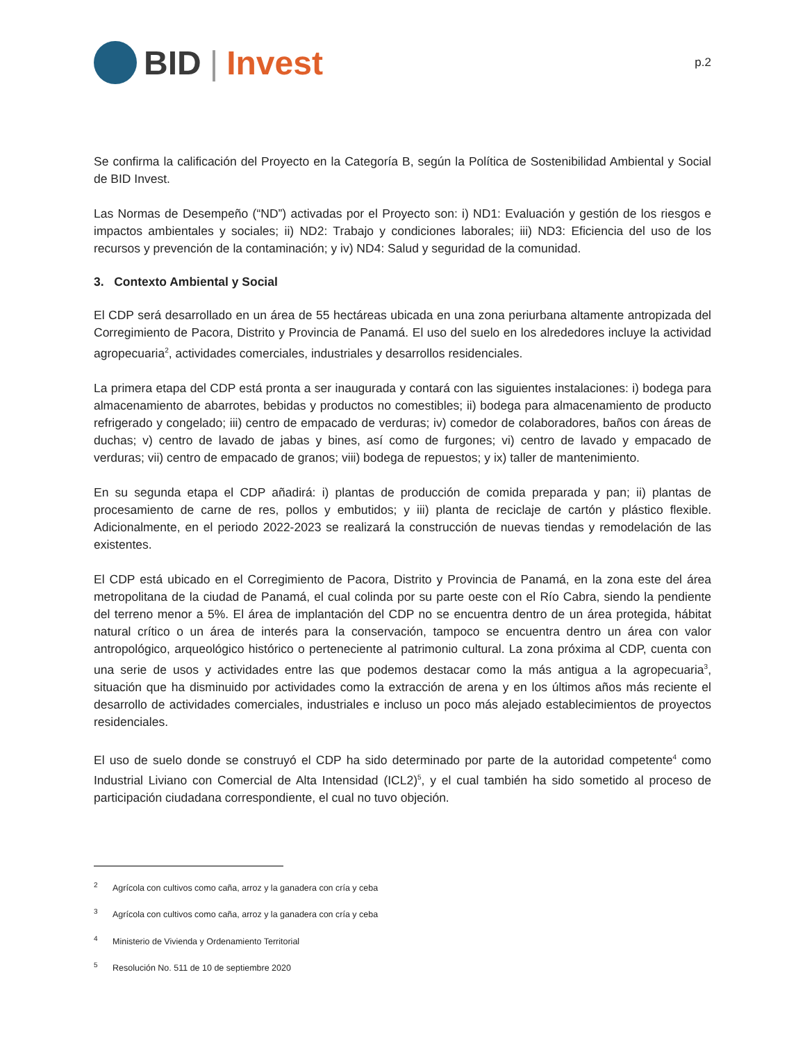BID | Invest
p.2
Se confirma la calificación del Proyecto en la Categoría B, según la Política de Sostenibilidad Ambiental y Social de BID Invest.
Las Normas de Desempeño (“ND”) activadas por el Proyecto son: i) ND1: Evaluación y gestión de los riesgos e impactos ambientales y sociales; ii) ND2: Trabajo y condiciones laborales; iii) ND3: Eficiencia del uso de los recursos y prevención de la contaminación; y iv) ND4: Salud y seguridad de la comunidad.
3. Contexto Ambiental y Social
El CDP será desarrollado en un área de 55 hectáreas ubicada en una zona periurbana altamente antropizada del Corregimiento de Pacora, Distrito y Provincia de Panamá. El uso del suelo en los alrededores incluye la actividad agropecuaria<sup>2</sup>, actividades comerciales, industriales y desarrollos residenciales.
La primera etapa del CDP está pronta a ser inaugurada y contará con las siguientes instalaciones: i) bodega para almacenamiento de abarrotes, bebidas y productos no comestibles; ii) bodega para almacenamiento de producto refrigerado y congelado; iii) centro de empacado de verduras; iv) comedor de colaboradores, baños con áreas de duchas; v) centro de lavado de jabas y bines, así como de furgones; vi) centro de lavado y empacado de verduras; vii) centro de empacado de granos; viii) bodega de repuestos; y ix) taller de mantenimiento.
En su segunda etapa el CDP añadirá: i) plantas de producción de comida preparada y pan; ii) plantas de procesamiento de carne de res, pollos y embutidos; y iii) planta de reciclaje de cartón y plástico flexible. Adicionalmente, en el periodo 2022-2023 se realizará la construcción de nuevas tiendas y remodelación de las existentes.
El CDP está ubicado en el Corregimiento de Pacora, Distrito y Provincia de Panamá, en la zona este del área metropolitana de la ciudad de Panamá, el cual colinda por su parte oeste con el Río Cabra, siendo la pendiente del terreno menor a 5%. El área de implantación del CDP no se encuentra dentro de un área protegida, hábitat natural crítico o un área de interés para la conservación, tampoco se encuentra dentro un área con valor antropológico, arqueológico histórico o perteneciente al patrimonio cultural. La zona próxima al CDP, cuenta con una serie de usos y actividades entre las que podemos destacar como la más antigua a la agropecuaria<sup>3</sup>, situación que ha disminuido por actividades como la extracción de arena y en los últimos años más reciente el desarrollo de actividades comerciales, industriales e incluso un poco más alejado establecimientos de proyectos residenciales.
El uso de suelo donde se construyó el CDP ha sido determinado por parte de la autoridad competente<sup>4</sup> como Industrial Liviano con Comercial de Alta Intensidad (ICL2)<sup>5</sup>, y el cual también ha sido sometido al proceso de participación ciudadana correspondiente, el cual no tuvo objeción.
<sup>2</sup> Agrícola con cultivos como caña, arroz y la ganadera con cría y ceba
<sup>3</sup> Agrícola con cultivos como caña, arroz y la ganadera con cría y ceba
<sup>4</sup> Ministerio de Vivienda y Ordenamiento Territorial
<sup>5</sup> Resolución No. 511 de 10 de septiembre 2020